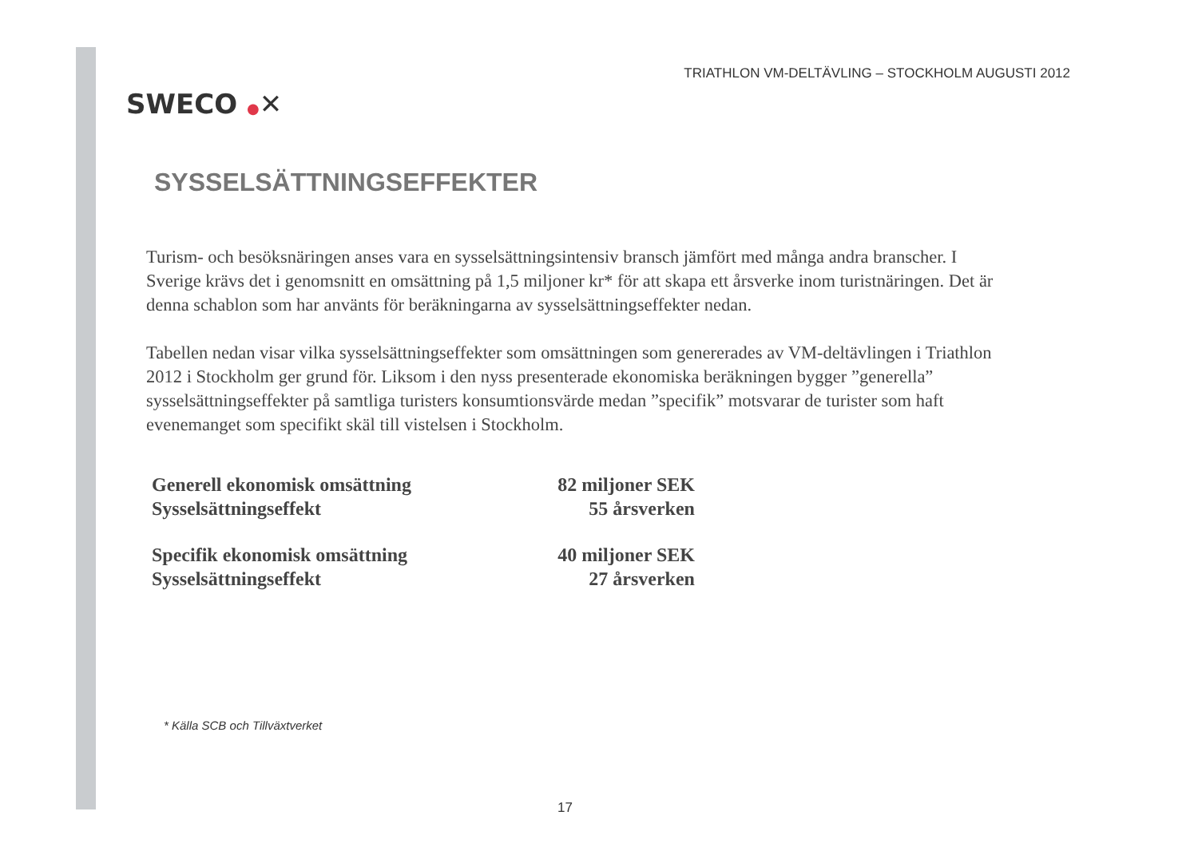SWECO ●✕
TRIATHLON VM-DELTÄVLING – STOCKHOLM AUGUSTI 2012
SYSSELSÄTTNINGSEFFEKTER
Turism- och besöksnäringen anses vara en sysselsättningsintensiv bransch jämfört med många andra branscher. I Sverige krävs det i genomsnitt en omsättning på 1,5 miljoner kr* för att skapa ett årsverke inom turistnäringen. Det är denna schablon som har använts för beräkningarna av sysselsättningseffekter nedan.
Tabellen nedan visar vilka sysselsättningseffekter som omsättningen som genererades av VM-deltävlingen i Triathlon 2012 i Stockholm ger grund för. Liksom i den nyss presenterade ekonomiska beräkningen bygger ”generella” sysselsättningseffekter på samtliga turisters konsumtionsvärde medan ”specifik” motsvarar de turister som haft evenemanget som specifikt skäl till vistelsen i Stockholm.
| Generell ekonomisk omsättning | 82 miljoner SEK |
| Sysselsättningseffekt | 55 årsverken |
| Specifik ekonomisk omsättning | 40 miljoner SEK |
| Sysselsättningseffekt | 27 årsverken |
* Källa SCB och Tillväxtverket
17